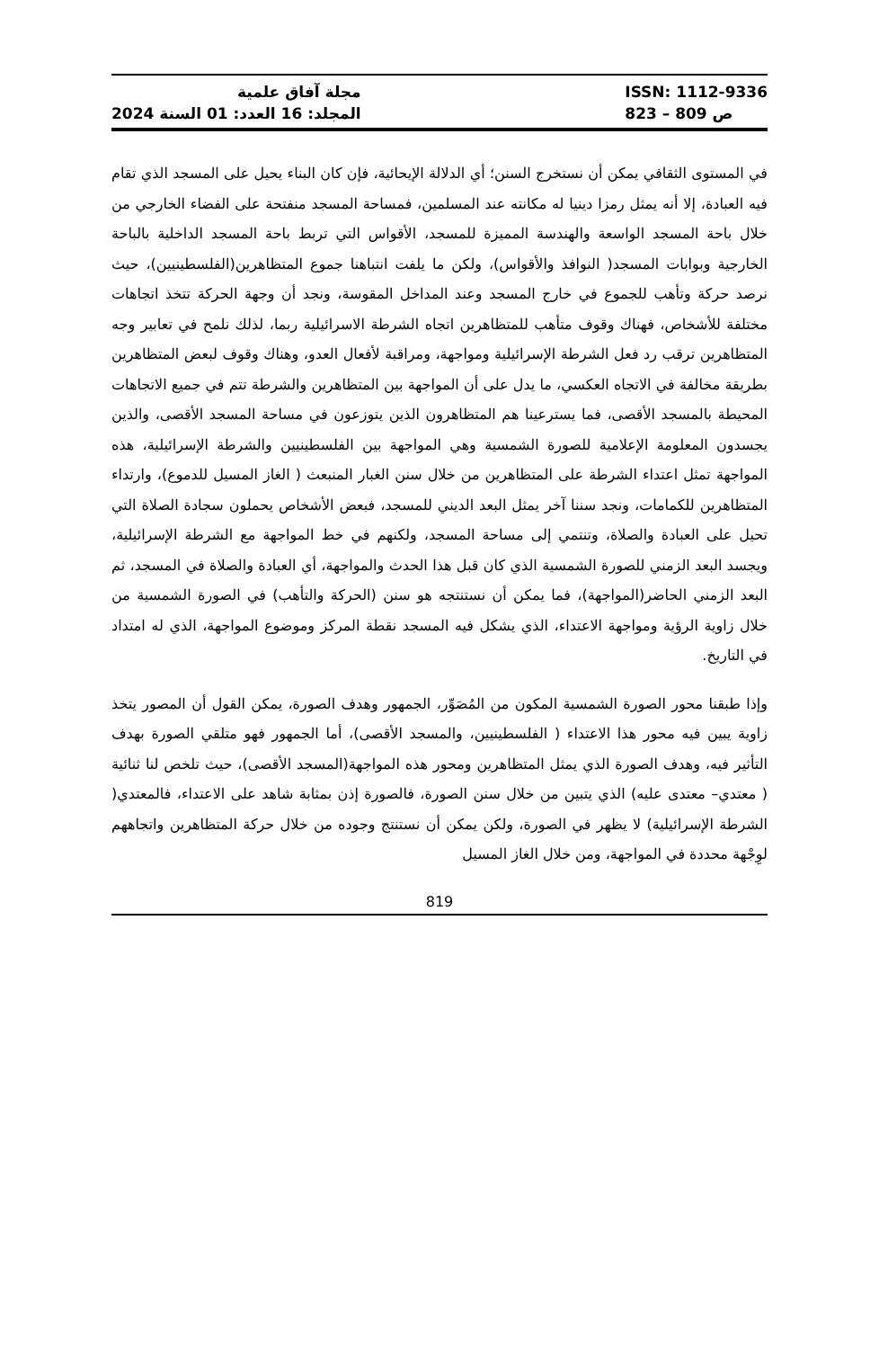مجلة آفاق علمية
المجلد: 16 العدد: 01 السنة 2024
ISSN: 1112-9336
823 – 809 ص
في المستوى الثقافي يمكن أن نستخرج السنن؛ أي الدلالة الإيحائية، فإن كان البناء يحيل على المسجد الذي تقام فيه العبادة، إلا أنه يمثل رمزا دينيا له مكانته عند المسلمين، فمساحة المسجد منفتحة على الفضاء الخارجي من خلال باحة المسجد الواسعة والهندسة المميزة للمسجد، الأقواس التي تربط باحة المسجد الداخلية بالباحة الخارجية وبوابات المسجد( النوافذ والأقواس)، ولكن ما يلفت انتباهنا جموع المتظاهرين(الفلسطينيين)، حيث نرصد حركة وتأهب للجموع في خارج المسجد وعند المداخل المقوسة، ونجد أن وجهة الحركة تتخذ اتجاهات مختلفة للأشخاص، فهناك وقوف متأهب للمتظاهرين اتجاه الشرطة الاسرائيلية ربما، لذلك نلمح في تعابير وجه المتظاهرين ترقب رد فعل الشرطة الإسرائيلية ومواجهة، ومراقبة لأفعال العدو، وهناك وقوف لبعض المتظاهرين بطريقة مخالفة في الاتجاه العكسي، ما يدل على أن المواجهة بين المتظاهرين والشرطة تتم في جميع الاتجاهات المحيطة بالمسجد الأقصى، فما يسترعينا هم المتظاهرون الذين يتوزعون في مساحة المسجد الأقصى، والذين يجسدون المعلومة الإعلامية للصورة الشمسية وهي المواجهة بين الفلسطينيين والشرطة الإسرائيلية، هذه المواجهة تمثل اعتداء الشرطة على المتظاهرين من خلال سنن الغبار المنبعث ( الغاز المسيل للدموع)، وارتداء المتظاهرين للكمامات، ونجد سننا آخر يمثل البعد الديني للمسجد، فبعض الأشخاص يحملون سجادة الصلاة التي تحيل على العبادة والصلاة، وتنتمي إلى مساحة المسجد، ولكنهم في خط المواجهة مع الشرطة الإسرائيلية، ويجسد البعد الزمني للصورة الشمسية الذي كان قبل هذا الحدث والمواجهة، أي العبادة والصلاة في المسجد، ثم البعد الزمني الحاضر(المواجهة)، فما يمكن أن نستنتجه هو سنن (الحركة والتأهب) في الصورة الشمسية من خلال زاوية الرؤية ومواجهة الاعتداء، الذي يشكل فيه المسجد نقطة المركز وموضوع المواجهة، الذي له امتداد في التاريخ.
وإذا طبقنا محور الصورة الشمسية المكون من المُصَوِّر، الجمهور وهدف الصورة، يمكن القول أن المصور يتخذ زاوية يبين فيه محور هذا الاعتداء ( الفلسطينيين، والمسجد الأقصى)، أما الجمهور فهو متلقي الصورة بهدف التأثير فيه، وهدف الصورة الذي يمثل المتظاهرين ومحور هذه المواجهة(المسجد الأقصى)، حيث تلخص لنا ثنائية ( معتدي– معتدى عليه) الذي يتبين من خلال سنن الصورة، فالصورة إذن بمثابة شاهد على الاعتداء، فالمعتدي( الشرطة الإسرائيلية) لا يظهر في الصورة، ولكن يمكن أن نستنتج وجوده من خلال حركة المتظاهرين واتجاههم لوِجْهة محددة في المواجهة، ومن خلال الغاز المسيل
819